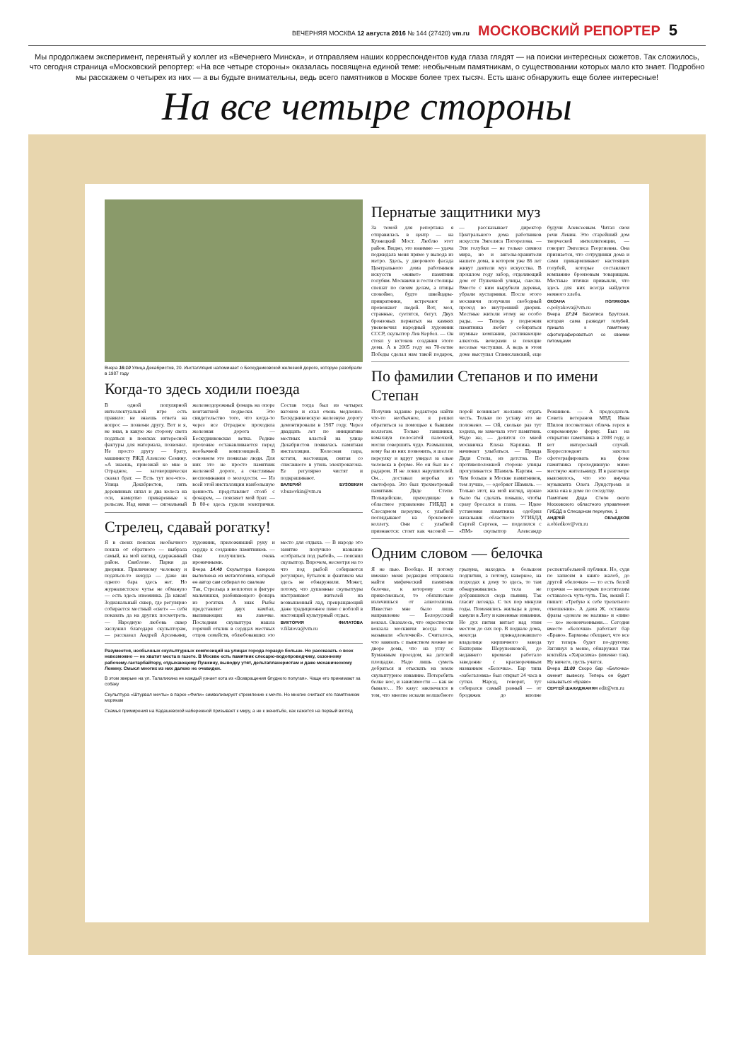ВЕЧЕРНЯЯ МОСКВА 12 августа 2016 № 144 (27420) vm.ru МОСКОВСКИЙ РЕПОРТЕР 5
Мы продолжаем эксперимент, перенятый у коллег из «Вечернего Минска», и отправляем наших корреспондентов куда глаза глядят — на поиски интересных сюжетов. Так сложилось, что сегодня страница «Московский репортер: «На все четыре стороны» оказалась посвящена единой теме: необычным памятникам, о существовании которых мало кто знает. Подробно мы расскажем о четырех из них — а вы будьте внимательны, ведь всего памятников в Москве более трех тысяч. Есть шанс обнаружить еще более интересные!
На все четыре стороны
Вчера 16:10 Улица Декабристов, 20. Инсталляция напоминает о Бескудниковской железной дороге, которую разобрали в 1987 году
Когда-то здесь ходили поезда
В одной популярной интеллектуальной игре есть правило: не знаешь ответа на вопрос — позвони другу. Вот и я, не зная, в какую же сторону света податься в поисках интересной фактуры для материала, позвонил. Не просто другу — брату, машинисту РЖД Алексею Семину. «А знаешь, приезжай ко мне в Отрадное, — заговорщически сказал брат. — Есть тут кое-что». Улица Декабристов, пять деревянных шпал и два колеса на оси, намертво приваренные к рельсам. Над ними — сигнальный железнодорожный фонарь на опоре контактной подвески. Это свидетельство того, что когда-то через все Отрадное проходила железная дорога — Бескудниковская ветка. Редкие прохожие останавливаются перед необычной композицией. В основном это пожилые люди. Для них это не просто памятник железной дороге, а счастливые воспоминания о молодости. — Из всей этой инсталляции наибольшую ценность представляет столб с фонарем, — поясняет мой брат. — В 80-е здесь гудели электрички. Состав тогда был из четырех вагонов и ехал очень медленно. Бескудниковскую железную дорогу демонтировали в 1987 году. Через двадцать лет по инициативе местных властей на улице Декабристов появилась памятная инсталляция. Колесная пара, кстати, настоящая, снятая со списанного в утиль электровагона. Ее регулярно чистят и подкрашивают.
ВАЛЕРИЙ БУЗОВКИН v.buzovkin@vm.ru
Стрелец, сдавай рогатку!
Я в своих поисках необычного пошла от обратного — выбрала самый, на мой взгляд, сдержанный район. Свиблово. Парки да дворики. Приличному человеку и податься-то некуда — даже ни одного бара здесь нет. Но журналистское чутье не обмануло — есть здесь изюминка. Да какая! Зодиакальный сквер, где регулярно собирается местный «свет» — себя показать да на других посмотреть. — Народную любовь сквер заслужил благодаря скульпторам, — рассказал Андрей Арсеньянц, художник, приложивший руку и сердце к созданию памятников. — Они получились очень ироничными.
Вчера 14:40 Скульптура Козерога выполнена из металлолома, который ее автор сам собирал по свалкам
Так, Стрельца я воплотил в фигуре мальчишки, разбивающего фонарь из рогатки. А знак Рыбы представляет двух камбал, выпивающих на лавочке. Последняя скульптура нашла горячий отклик в сердцах местных отцов семейств, облюбовавших это место для отдыха. — В народе это занятие получило название «собраться под рыбой», — пояснил скульптор. Впрочем, несмотря на то что под рыбой собираются регулярно, бутылок и фантиков мы здесь не обнаружили. Может, потому, что душевные скульптуры настраивают жителей на возвышенный лад, превращающий даже традиционное пиво с воблой в настоящий культурный отдых.
ВИКТОРИЯ ФИЛАТОВА v.filatova@vm.ru
Разумеется, необычных скульптурных композиций на улицах города гораздо больше. Но рассказать о всех невозможно — не хватит места в газете. В Москве есть памятник слесарю-водопроводчику, сезонному рабочему-гастарбайтеру, отдыхающему Пушкину, выводку утят, дельтапланеристам и даже механическому Ленину. Смысл многих из них далеко не очевиден.
В этом зверьке на ул. Талалихина не каждый узнает кота из «Возвращения блудного попугая». Чаще его принимают за собаку
Скульптура «Штурвал мечты» в парке «Фили» символизирует стремление к мечте. Но многие считают его памятником морякам
Скамья примирения на Кадашевской набережной призывает к миру, а не к женитьбе, как кажется на первый взгляд
Пернатые защитники муз
За темой для репортажа я отправилась в центр — на Кузнецкий Мост. Люблю этот район. Видно, это взаимно — удача поджидала меня прямо у выхода из метро. Здесь, у дворового фасада Центрального дома работников искусств «живет» памятник голубям. Москвичи и гости столицы спешат по своим делам, а птицы спокойно, будто швейцары-привратники, встречают и провожают людей. Вот, мол, странные, суетятся, бегут. Двух бронзовых пернатых на камнях увековечил народный художник СССР, скульптор Лев Кербел. — Он стоял у истоков создания этого дома. А в 2005 году на 70-летие Победы сделал нам такой подарок, — рассказывает директор Центрального дома работников искусств Энгелиса Погорелова. — Эти голубки — не только символ мира, но и ангелы-хранители нашего дома, в котором уже 86 лет живут деятели муз искусства. В прошлом году забор, отделяющий дом от Пушечной улицы, снесли. Вместе с ним вырубили деревья, убрали кустарники. После этого москвичи получили свободный проход во внутренний дворик. Местные жители этому не особо рады. — Теперь у подножия памятника любят собираться шумные компании, распивающие алкоголь вечерами и поющие веселые частушки. А ведь в этом доме выступал Станиславский, еще будучи Алексеевым. Читал свои речи Ленин. Это старейший дом творческой интеллигенции, — говорит Энгелиса Георгиевна. Она признается, что сотрудники дома и сами прикармливают настоящих голубей, которые составляют компанию бронзовым товарищам. Местные птички привыкли, что здесь для них всегда найдется немного хлеба.
ОКСАНА ПОЛЯКОВА o.polyakova@vm.ru
Вчера 17:24 Василиса Брутская, которая сама разводит голубей, пришла к памятнику сфотографироваться со своими питомцами
По фамилии Степанов и по имени Степан
Получив задание редактора найти что-то необычное, я решил обратиться за помощью к бывшим коллегам. Только гаишники, взмахнув полосатой палочкой, могли совершить чудо. Размышляя, кому бы из них позвонить, я шел по переулку и вдруг увидел за елью человека в форме. Но он был не с радаром. И не ловил нарушителей. Он… доставал воробья из светофора. Это был трехметровый памятник Дяде Степе. Полицейские, приходящие в областное управление ГИБДД в Слесарном переулке, с улыбкой поглядывают на бронзового коллегу. Они с улыбкой признаются: стоит как часовой — порой возникает желание отдать честь. Только по уставу это не положено. — Ой, сколько раз тут ходила, не замечала этот памятник. Надо же, — делится со мной москвичка Елена Карпина. И начинает улыбаться. — Правда Дядя Степа, из детства. По противоположной стороне улицы прогуливается Шамиль Каргин. — Чем больше в Москве памятников, тем лучше, — одобряет Шамиль. — Только этот, на мой взгляд, нужно было бы сделать повыше, чтобы сразу бросался в глаза. — Идею установки памятника одобрил начальник областного УГИБДД Сергей Сергеев, — поделился с «ВМ» скульптор Александр Рожников. — А председатель Совета ветеранов МВД Иван Шилов посоветовал облечь героя в современную форму. Был на открытии памятника в 2008 году, и вот интересный случай. Корреспондент захотел сфотографировать на фоне памятника проходившую мимо местную жительницу. И в разговоре выяснилось, что это внучка музыканта Олега Лундстрема и жила она в доме по соседству.
Памятник Дяде Степе около Московского областного управления ГИБДД в Слесарном переулке, 1
АНДРЕЙ ОБЪЕДКОВ a.obiedkov@vm.ru
Одним словом — белочка
Я не пью. Вообще. И потому именно меня редакция отправила найти мифический памятник белочке, к которому если прикоснешься, то обязательно излечишься от алкоголизма. Известно мне было лишь направление — Белорусский вокзал. Оказалось, что окрестности вокзала москвичи всегда тоже называли «белочкой». Считалось, что завязать с пьянством можно во дворе дома, что на углу с Бумажным проездом, на детской площадке. Надо лишь суметь добраться и отыскать на земле скульптурное изваяние. Потеребить белке нос, и зависимости — как не бывало… Но казус заключался в том, что многие искали волшебного грызуна, находясь в большом подпитии, а потому, наверное, на подходах к дому то здесь, то там обнаруживались тела не добравшихся сюда пьяниц. Так гласит легенда. С тех пор минули годы. Поменялись жильцы в доме, канули в Лету и каменные изваяния. Но дух пития витает над этим местом до сих пор. В подвале дома, некогда принадлежавшего владелице кирпичного завода Екатерине Шерупенковой, до недавнего времени работало заведение с красноречивым названием «Белочка». Бар типа «забегаловка» был открыт 24 часа в сутки. Народ, говорят, тут собирался самый разный — от бродяжек до вполне респектабельной публики. Но, судя по записям в книге жалоб, до другой «белочки» — то есть белой горячки — некоторым посетителям оставалось чуть-чуть. Так, некий Г. пишет: «Требую к себе трепетного отношения». А дама Ж. оставила фразы «доколе не налива» и «пиво — хо» неоконченными… Сегодня вместо «Белочки» работает бар «Браво». Бармены обещают, что все тут теперь будет по-другому. Заглянул в меню, обнаружил там коктейль «Хирасима» (именно так). Ну ничего, пусть учатся.
Вчера 11:00 Скоро бар «Белочка» сменит вывеску. Теперь он будет называться «Браво»
СЕРГЕЙ ШАХИДЖАНЯН edit@vm.ru